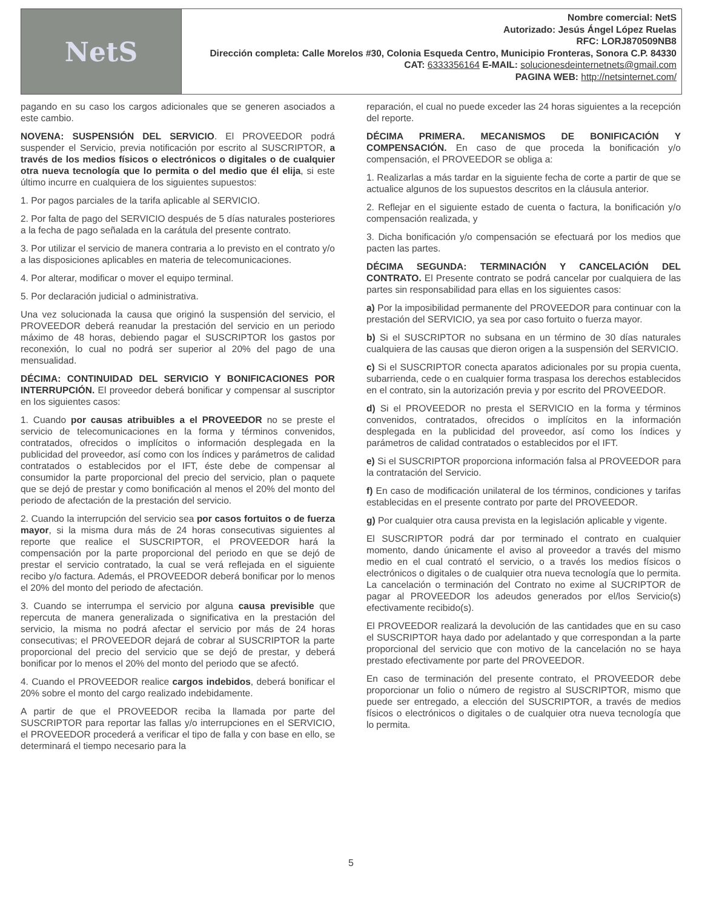NetS
Nombre comercial: NetS
Autorizado: Jesús Ángel López Ruelas
RFC: LORJ870509NB8
Dirección completa: Calle Morelos #30, Colonia Esqueda Centro, Municipio Fronteras, Sonora C.P. 84330
CAT: 6333356164 E-MAIL: solucionesdeinternetnets@gmail.com
PAGINA WEB: http://netsinternet.com/
pagando en su caso los cargos adicionales que se generen asociados a este cambio.
NOVENA: SUSPENSIÓN DEL SERVICIO. El PROVEEDOR podrá suspender el Servicio, previa notificación por escrito al SUSCRIPTOR, a través de los medios físicos o electrónicos o digitales o de cualquier otra nueva tecnología que lo permita o del medio que él elija, si este último incurre en cualquiera de los siguientes supuestos:
1. Por pagos parciales de la tarifa aplicable al SERVICIO.
2. Por falta de pago del SERVICIO después de 5 días naturales posteriores a la fecha de pago señalada en la carátula del presente contrato.
3. Por utilizar el servicio de manera contraria a lo previsto en el contrato y/o a las disposiciones aplicables en materia de telecomunicaciones.
4. Por alterar, modificar o mover el equipo terminal.
5. Por declaración judicial o administrativa.
Una vez solucionada la causa que originó la suspensión del servicio, el PROVEEDOR deberá reanudar la prestación del servicio en un periodo máximo de 48 horas, debiendo pagar el SUSCRIPTOR los gastos por reconexión, lo cual no podrá ser superior al 20% del pago de una mensualidad.
DÉCIMA: CONTINUIDAD DEL SERVICIO Y BONIFICACIONES POR INTERRUPCIÓN. El proveedor deberá bonificar y compensar al suscriptor en los siguientes casos:
1. Cuando por causas atribuibles a el PROVEEDOR no se preste el servicio de telecomunicaciones en la forma y términos convenidos, contratados, ofrecidos o implícitos o información desplegada en la publicidad del proveedor, así como con los índices y parámetros de calidad contratados o establecidos por el IFT, éste debe de compensar al consumidor la parte proporcional del precio del servicio, plan o paquete que se dejó de prestar y como bonificación al menos el 20% del monto del periodo de afectación de la prestación del servicio.
2. Cuando la interrupción del servicio sea por casos fortuitos o de fuerza mayor, si la misma dura más de 24 horas consecutivas siguientes al reporte que realice el SUSCRIPTOR, el PROVEEDOR hará la compensación por la parte proporcional del periodo en que se dejó de prestar el servicio contratado, la cual se verá reflejada en el siguiente recibo y/o factura. Además, el PROVEEDOR deberá bonificar por lo menos el 20% del monto del periodo de afectación.
3. Cuando se interrumpa el servicio por alguna causa previsible que repercuta de manera generalizada o significativa en la prestación del servicio, la misma no podrá afectar el servicio por más de 24 horas consecutivas; el PROVEEDOR dejará de cobrar al SUSCRIPTOR la parte proporcional del precio del servicio que se dejó de prestar, y deberá bonificar por lo menos el 20% del monto del periodo que se afectó.
4. Cuando el PROVEEDOR realice cargos indebidos, deberá bonificar el 20% sobre el monto del cargo realizado indebidamente.
A partir de que el PROVEEDOR reciba la llamada por parte del SUSCRIPTOR para reportar las fallas y/o interrupciones en el SERVICIO, el PROVEEDOR procederá a verificar el tipo de falla y con base en ello, se determinará el tiempo necesario para la
reparación, el cual no puede exceder las 24 horas siguientes a la recepción del reporte.
DÉCIMA PRIMERA. MECANISMOS DE BONIFICACIÓN Y COMPENSACIÓN. En caso de que proceda la bonificación y/o compensación, el PROVEEDOR se obliga a:
1. Realizarlas a más tardar en la siguiente fecha de corte a partir de que se actualice algunos de los supuestos descritos en la cláusula anterior.
2. Reflejar en el siguiente estado de cuenta o factura, la bonificación y/o compensación realizada, y
3. Dicha bonificación y/o compensación se efectuará por los medios que pacten las partes.
DÉCIMA SEGUNDA: TERMINACIÓN Y CANCELACIÓN DEL CONTRATO. El Presente contrato se podrá cancelar por cualquiera de las partes sin responsabilidad para ellas en los siguientes casos:
a) Por la imposibilidad permanente del PROVEEDOR para continuar con la prestación del SERVICIO, ya sea por caso fortuito o fuerza mayor.
b) Si el SUSCRIPTOR no subsana en un término de 30 días naturales cualquiera de las causas que dieron origen a la suspensión del SERVICIO.
c) Si el SUSCRIPTOR conecta aparatos adicionales por su propia cuenta, subarrienda, cede o en cualquier forma traspasa los derechos establecidos en el contrato, sin la autorización previa y por escrito del PROVEEDOR.
d) Si el PROVEEDOR no presta el SERVICIO en la forma y términos convenidos, contratados, ofrecidos o implícitos en la información desplegada en la publicidad del proveedor, así como los índices y parámetros de calidad contratados o establecidos por el IFT.
e) Si el SUSCRIPTOR proporciona información falsa al PROVEEDOR para la contratación del Servicio.
f) En caso de modificación unilateral de los términos, condiciones y tarifas establecidas en el presente contrato por parte del PROVEEDOR.
g) Por cualquier otra causa prevista en la legislación aplicable y vigente.
El SUSCRIPTOR podrá dar por terminado el contrato en cualquier momento, dando únicamente el aviso al proveedor a través del mismo medio en el cual contrató el servicio, o a través los medios físicos o electrónicos o digitales o de cualquier otra nueva tecnología que lo permita. La cancelación o terminación del Contrato no exime al SUCRIPTOR de pagar al PROVEEDOR los adeudos generados por el/los Servicio(s) efectivamente recibido(s).
El PROVEEDOR realizará la devolución de las cantidades que en su caso el SUSCRIPTOR haya dado por adelantado y que correspondan a la parte proporcional del servicio que con motivo de la cancelación no se haya prestado efectivamente por parte del PROVEEDOR.
En caso de terminación del presente contrato, el PROVEEDOR debe proporcionar un folio o número de registro al SUSCRIPTOR, mismo que puede ser entregado, a elección del SUSCRIPTOR, a través de medios físicos o electrónicos o digitales o de cualquier otra nueva tecnología que lo permita.
5